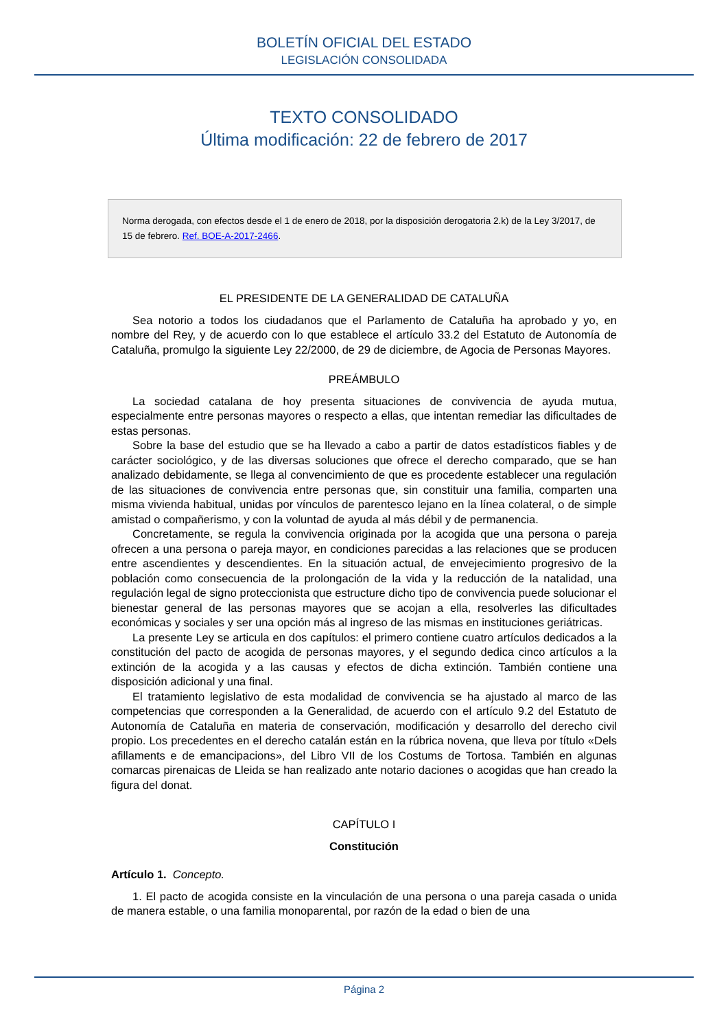BOLETÍN OFICIAL DEL ESTADO
LEGISLACIÓN CONSOLIDADA
TEXTO CONSOLIDADO
Última modificación: 22 de febrero de 2017
Norma derogada, con efectos desde el 1 de enero de 2018, por la disposición derogatoria 2.k) de la Ley 3/2017, de 15 de febrero. Ref. BOE-A-2017-2466.
EL PRESIDENTE DE LA GENERALIDAD DE CATALUÑA
Sea notorio a todos los ciudadanos que el Parlamento de Cataluña ha aprobado y yo, en nombre del Rey, y de acuerdo con lo que establece el artículo 33.2 del Estatuto de Autonomía de Cataluña, promulgo la siguiente Ley 22/2000, de 29 de diciembre, de Agocia de Personas Mayores.
PREÁMBULO
La sociedad catalana de hoy presenta situaciones de convivencia de ayuda mutua, especialmente entre personas mayores o respecto a ellas, que intentan remediar las dificultades de estas personas.
Sobre la base del estudio que se ha llevado a cabo a partir de datos estadísticos fiables y de carácter sociológico, y de las diversas soluciones que ofrece el derecho comparado, que se han analizado debidamente, se llega al convencimiento de que es procedente establecer una regulación de las situaciones de convivencia entre personas que, sin constituir una familia, comparten una misma vivienda habitual, unidas por vínculos de parentesco lejano en la línea colateral, o de simple amistad o compañerismo, y con la voluntad de ayuda al más débil y de permanencia.
Concretamente, se regula la convivencia originada por la acogida que una persona o pareja ofrecen a una persona o pareja mayor, en condiciones parecidas a las relaciones que se producen entre ascendientes y descendientes. En la situación actual, de envejecimiento progresivo de la población como consecuencia de la prolongación de la vida y la reducción de la natalidad, una regulación legal de signo proteccionista que estructure dicho tipo de convivencia puede solucionar el bienestar general de las personas mayores que se acojan a ella, resolverles las dificultades económicas y sociales y ser una opción más al ingreso de las mismas en instituciones geriátricas.
La presente Ley se articula en dos capítulos: el primero contiene cuatro artículos dedicados a la constitución del pacto de acogida de personas mayores, y el segundo dedica cinco artículos a la extinción de la acogida y a las causas y efectos de dicha extinción. También contiene una disposición adicional y una final.
El tratamiento legislativo de esta modalidad de convivencia se ha ajustado al marco de las competencias que corresponden a la Generalidad, de acuerdo con el artículo 9.2 del Estatuto de Autonomía de Cataluña en materia de conservación, modificación y desarrollo del derecho civil propio. Los precedentes en el derecho catalán están en la rúbrica novena, que lleva por título «Dels afillaments e de emancipacions», del Libro VII de los Costums de Tortosa. También en algunas comarcas pirenaicas de Lleida se han realizado ante notario daciones o acogidas que han creado la figura del donat.
CAPÍTULO I
Constitución
Artículo 1. Concepto.
1. El pacto de acogida consiste en la vinculación de una persona o una pareja casada o unida de manera estable, o una familia monoparental, por razón de la edad o bien de una
Página 2